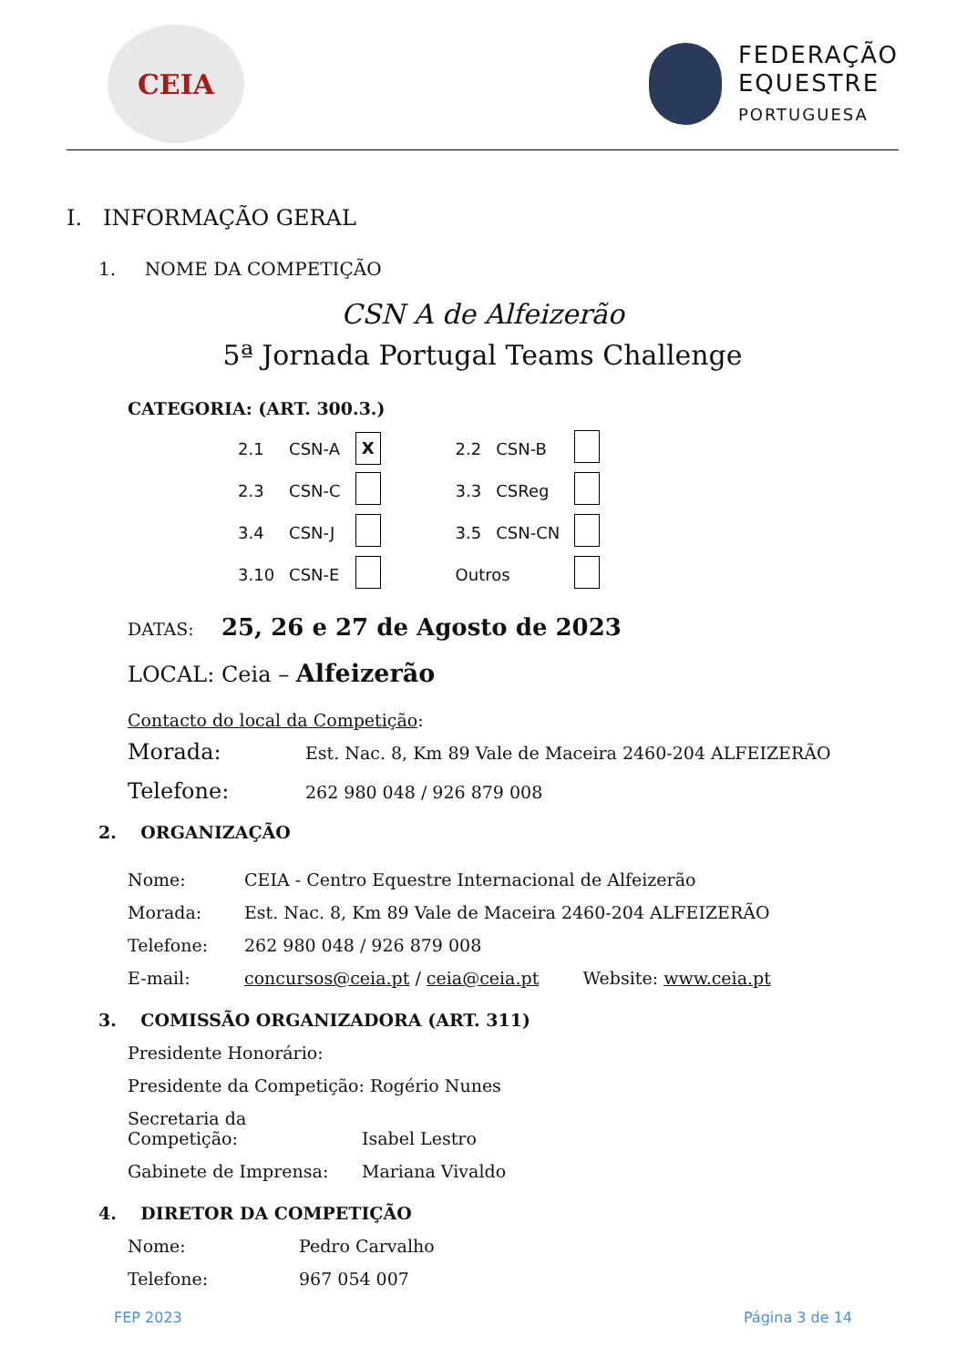CEIA
FEDERAÇÃO
EQUESTRE
PORTUGUESA
I. INFORMAÇÃO GERAL
1. NOME DA COMPETIÇÃO
CSN A de Alfeizerão
5ª Jornada Portugal Teams Challenge
CATEGORIA: (ART. 300.3.)
| 2.1 | CSN-A | X | | 2.2 | CSN-B | |
| 2.3 | CSN-C | | | 3.3 | CSReg | |
| 3.4 | CSN-J | | | 3.5 | CSN-CN | |
| 3.10 | CSN-E | | | Outros | | |
DATAS: 25, 26 e 27 de Agosto de 2023
LOCAL: Ceia – Alfeizerão
Contacto do local da Competição:
Morada: Est. Nac. 8, Km 89 Vale de Maceira 2460-204 ALFEIZERÃO
Telefone: 262 980 048 / 926 879 008
2. ORGANIZAÇÃO
Nome: CEIA - Centro Equestre Internacional de Alfeizerão
Morada: Est. Nac. 8, Km 89 Vale de Maceira 2460-204 ALFEIZERÃO
Telefone: 262 980 048 / 926 879 008
E-mail: concursos@ceia.pt / ceia@ceia.pt Website: www.ceia.pt
3. COMISSÃO ORGANIZADORA (ART. 311)
Presidente Honorário:
Presidente da Competição: Rogério Nunes
Secretaria da Competição: Isabel Lestro
Gabinete de Imprensa: Mariana Vivaldo
4. DIRETOR DA COMPETIÇÃO
Nome: Pedro Carvalho
Telefone: 967 054 007
FEP 2023 Página 3 de 14